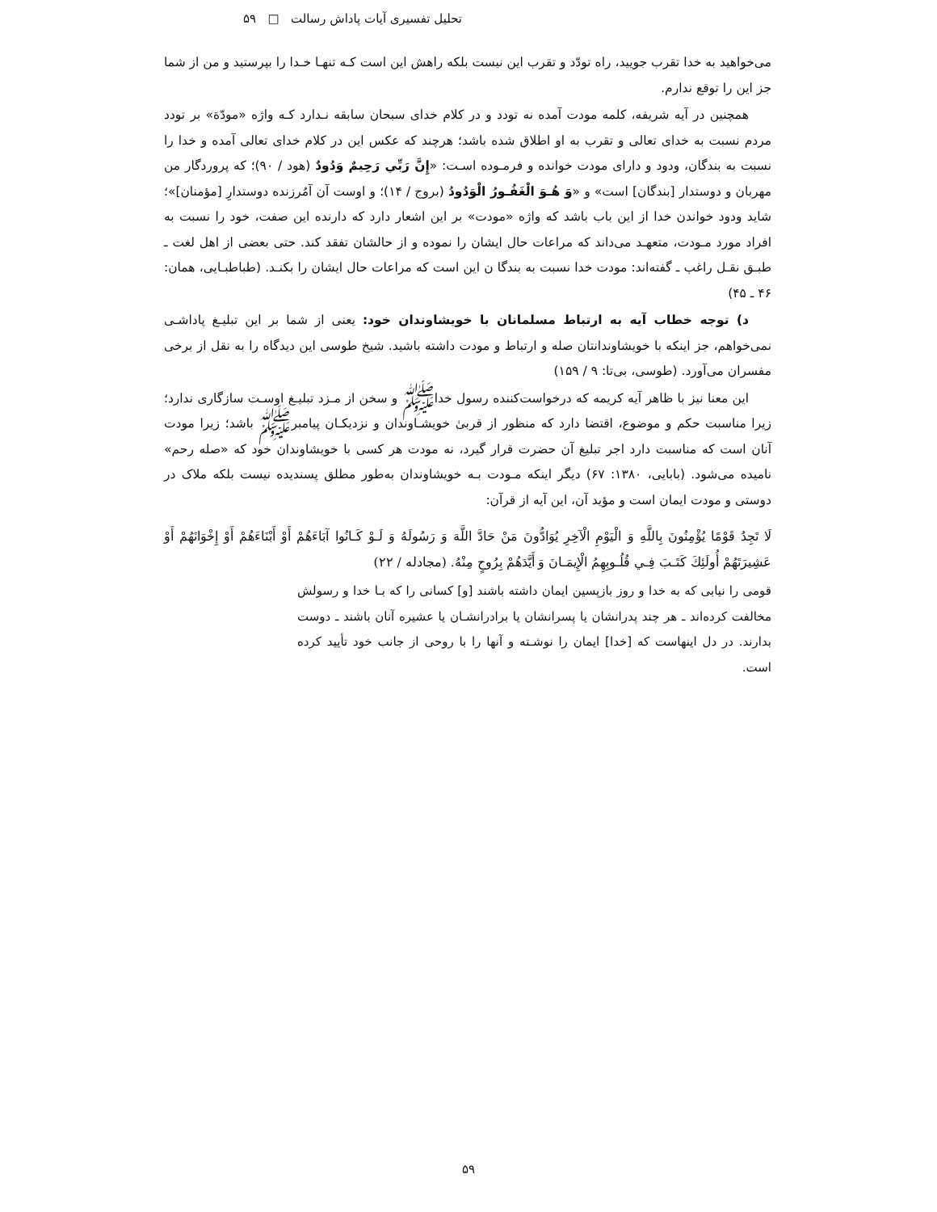تحلیل تفسیری آیات پاداش رسالت □ ۵۹
می‌خواهید به خدا تقرب جویید، راه تودّد و تقرب این نیست بلکه راهش این است کـه تنهـا خـدا را بپرستید و من از شما جز این را توقع ندارم.
همچنین در آیه شریفه، کلمه مودت آمده نه تودد و در کلام خدای سبحان سابقه نـدارد کـه واژه «مودّة» بر تودد مردم نسبت به خدای تعالی و تقرب به او اطلاق شده باشد؛ هرچند که عکس این در کلام خدای تعالی آمده و خدا را نسبت به بندگان، ودود و دارای مودت خوانده و فرمـوده اسـت: «إِنَّ رَبِّي رَحِيمٌ وَدُودٌ (هود / ۹۰)؛ که پروردگار من مهربان و دوستدار [بندگان] است» و «وَ هُـوَ الْغَفُـورُ الْوَدُودُ (بروج / ۱۴)؛ و اوست آن آمُرزنده دوستدارِ [مؤمنان]»؛ شاید ودود خواندن خدا از این باب باشد که واژه «مودت» بر این اشعار دارد که دارنده این صفت، خود را نسبت به افراد مورد مـودت، متعهـد می‌داند که مراعات حال ایشان را نموده و از حالشان تفقد کند. حتی بعضی از اهل لغت ـ طبـق نقـل راغب ـ گفته‌اند: مودت خدا نسبت به بندگا ن این است که مراعات حال ایشان را بکنـد. (طباطبـایی، همان: ۴۶ ـ ۴۵)
د) توجه خطاب آیه به ارتباط مسلمانان با خویشاوندان خود: یعنی از شما بر این تبلیـغ پاداشـی نمی‌خواهم، جز اینکه با خویشاوندانتان صله و ارتباط و مودت داشته باشید. شیخ طوسی این دیدگاه را به نقل از برخی مفسران می‌آورد. (طوسی، بی‌تا: ۹ / ۱۵۹)
این معنا نیز با ظاهر آیه کریمه که درخواست‌کننده رسول خداﷺ و سخن از مـزد تبلیـغ اوسـت سازگاری ندارد؛ زیرا مناسبت حکم و موضوع، اقتضا دارد که منظور از قربیٰ خویشـاوندان و نزدیکـان پیامبرﷺ باشد؛ زیرا مودت آنان است که مناسبت دارد اجر تبلیغ آن حضرت قرار گیرد، نه مودت هر کسی با خویشاوندان خود که «صله رحم» نامیده می‌شود. (بابایی، ۱۳۸۰: ۶۷) دیگر اینکه مـودت بـه خویشاوندان به‌طور مطلق پسندیده نیست بلکه ملاک در دوستی و مودت ایمان است و مؤید آن، این آیه از قرآن:
لَا تَجِدُ قَوْمًا يُؤْمِنُونَ بِاللَّهِ وَ الْيَوْمِ الْآخِرِ يُوَادُّونَ مَنْ حَادَّ اللَّهَ وَ رَسُولَهُ وَ لَـوْ كَـانُوا آبَاءَهُمْ أَوْ أَبْنَاءَهُمْ أَوْ إِخْوَانَهُمْ أَوْ عَشِيرَتَهُمْ أُولَئِكَ كَتَـبَ فِـي قُلُـوبِهِمُ الْإِيمَـانَ وَ أَيَّدَهُمْ بِرُوحٍ مِنْهُ. (مجادله / ۲۲)
قومی را نیابی که به خدا و روز بازپسین ایمان داشته باشند [و] کسانی را که بـا خدا و رسولش مخالفت کرده‌اند ـ هر چند پدرانشان یا پسرانشان یا برادرانشـان یا عشیره آنان باشند ـ دوست بدارند. در دل اینهاست که [خدا] ایمان را نوشـته و آنها را با روحی از جانب خود تأیید کرده است.
۵۹